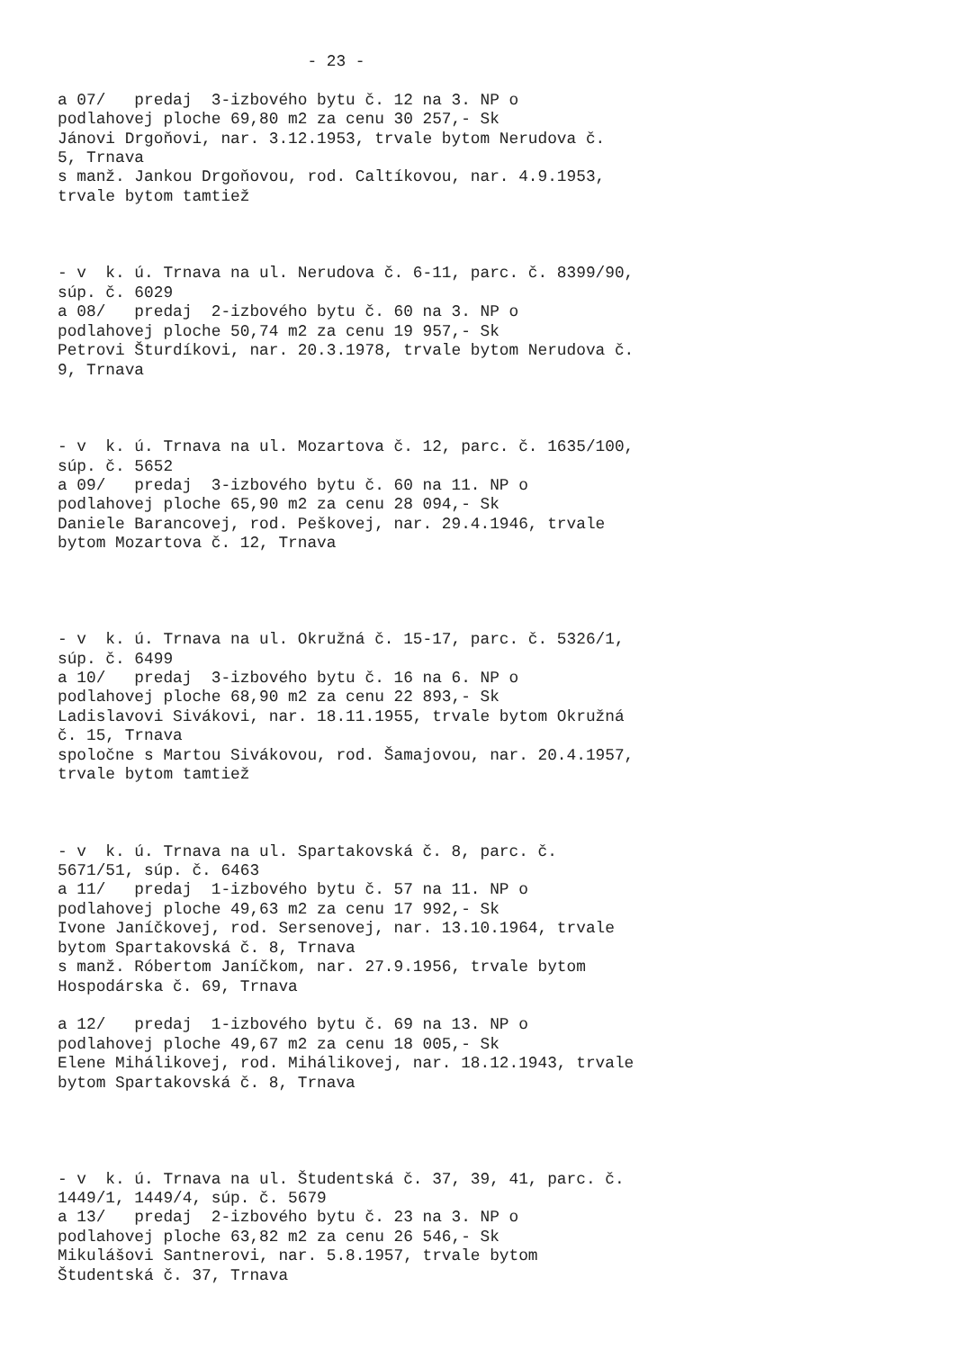- 23 - a 07/ predaj 3-izbového bytu č. 12 na 3. NP o podlahovej ploche 69,80 m2 za cenu 30 257,- Sk Jánovi Drgoňovi, nar. 3.12.1953, trvale bytom Nerudova č. 5, Trnava s manž. Jankou Drgoňovou, rod. Caltíkovou, nar. 4.9.1953, trvale bytom tamtiež - v k. ú. Trnava na ul. Nerudova č. 6-11, parc. č. 8399/90, súp. č. 6029 a 08/ predaj 2-izbového bytu č. 60 na 3. NP o podlahovej ploche 50,74 m2 za cenu 19 957,- Sk Petrovi Šturdíkovi, nar. 20.3.1978, trvale bytom Nerudova č. 9, Trnava - v k. ú. Trnava na ul. Mozartova č. 12, parc. č. 1635/100, súp. č. 5652 a 09/ predaj 3-izbového bytu č. 60 na 11. NP o podlahovej ploche 65,90 m2 za cenu 28 094,- Sk Daniele Barancovej, rod. Peškovej, nar. 29.4.1946, trvale bytom Mozartova č. 12, Trnava - v k. ú. Trnava na ul. Okružná č. 15-17, parc. č. 5326/1, súp. č. 6499 a 10/ predaj 3-izbového bytu č. 16 na 6. NP o podlahovej ploche 68,90 m2 za cenu 22 893,- Sk Ladislavovi Sivákovi, nar. 18.11.1955, trvale bytom Okružná č. 15, Trnava spoločne s Martou Sivákovou, rod. Šamajovou, nar. 20.4.1957, trvale bytom tamtiež - v k. ú. Trnava na ul. Spartakovská č. 8, parc. č. 5671/51, súp. č. 6463 a 11/ predaj 1-izbového bytu č. 57 na 11. NP o podlahovej ploche 49,63 m2 za cenu 17 992,- Sk Ivone Janíčkovej, rod. Sersenovej, nar. 13.10.1964, trvale bytom Spartakovská č. 8, Trnava s manž. Róbertom Janíčkom, nar. 27.9.1956, trvale bytom Hospodárska č. 69, Trnava a 12/ predaj 1-izbového bytu č. 69 na 13. NP o podlahovej ploche 49,67 m2 za cenu 18 005,- Sk Elene Mihálikovej, rod. Mihálikovej, nar. 18.12.1943, trvale bytom Spartakovská č. 8, Trnava - v k. ú. Trnava na ul. Študentská č. 37, 39, 41, parc. č. 1449/1, 1449/4, súp. č. 5679 a 13/ predaj 2-izbového bytu č. 23 na 3. NP o podlahovej ploche 63,82 m2 za cenu 26 546,- Sk Mikulášovi Santnerovi, nar. 5.8.1957, trvale bytom Študentská č. 37, Trnava